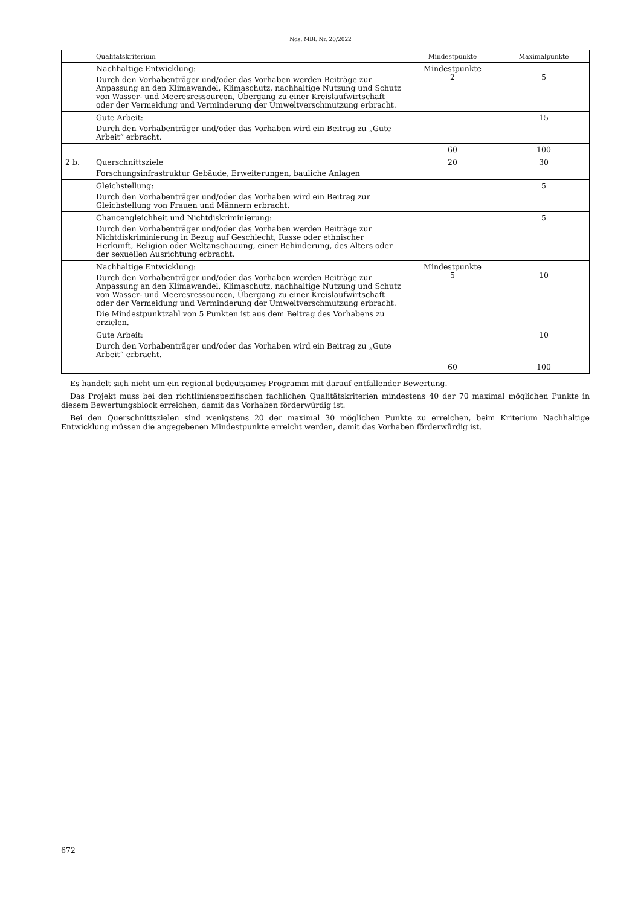Nds. MBl. Nr. 20/2022
| | Qualitätskriterium | Mindestpunkte | Maximalpunkte |
| --- | --- | --- | --- |
| | Nachhaltige Entwicklung: Durch den Vorhabenträger und/oder das Vorhaben werden Beiträge zur Anpassung an den Klimawandel, Klimaschutz, nachhaltige Nutzung und Schutz von Wasser- und Meeresressourcen, Übergang zu einer Kreislaufwirtschaft oder der Vermeidung und Verminderung der Umweltverschmutzung erbracht. | Mindestpunkte 2 | 5 |
| | Gute Arbeit: Durch den Vorhabenträger und/oder das Vorhaben wird ein Beitrag zu „Gute Arbeit“ erbracht. | | 15 |
| | | 60 | 100 |
| 2 b. | Querschnittsziele Forschungsinfrastruktur Gebäude, Erweiterungen, bauliche Anlagen | 20 | 30 |
| | Gleichstellung: Durch den Vorhabenträger und/oder das Vorhaben wird ein Beitrag zur Gleichstellung von Frauen und Männern erbracht. | | 5 |
| | Chancengleichheit und Nichtdiskriminierung: Durch den Vorhabenträger und/oder das Vorhaben werden Beiträge zur Nichtdiskriminierung in Bezug auf Geschlecht, Rasse oder ethnischer Herkunft, Religion oder Weltanschauung, einer Behinderung, des Alters oder der sexuellen Ausrichtung erbracht. | | 5 |
| | Nachhaltige Entwicklung: Durch den Vorhabenträger und/oder das Vorhaben werden Beiträge zur Anpassung an den Klimawandel, Klimaschutz, nachhaltige Nutzung und Schutz von Wasser- und Meeresressourcen, Übergang zu einer Kreislaufwirtschaft oder der Vermeidung und Verminderung der Umweltverschmutzung erbracht. Die Mindestpunktzahl von 5 Punkten ist aus dem Beitrag des Vorhabens zu erzielen. | Mindestpunkte 5 | 10 |
| | Gute Arbeit: Durch den Vorhabenträger und/oder das Vorhaben wird ein Beitrag zu „Gute Arbeit“ erbracht. | | 10 |
| | | 60 | 100 |
Es handelt sich nicht um ein regional bedeutsames Programm mit darauf entfallender Bewertung.
Das Projekt muss bei den richtlinienspezifischen fachlichen Qualitätskriterien mindestens 40 der 70 maximal möglichen Punkte in diesem Bewertungsblock erreichen, damit das Vorhaben förderwürdig ist.
Bei den Querschnittszielen sind wenigstens 20 der maximal 30 möglichen Punkte zu erreichen, beim Kriterium Nachhaltige Entwicklung müssen die angegebenen Mindestpunkte erreicht werden, damit das Vorhaben förderwürdig ist.
672